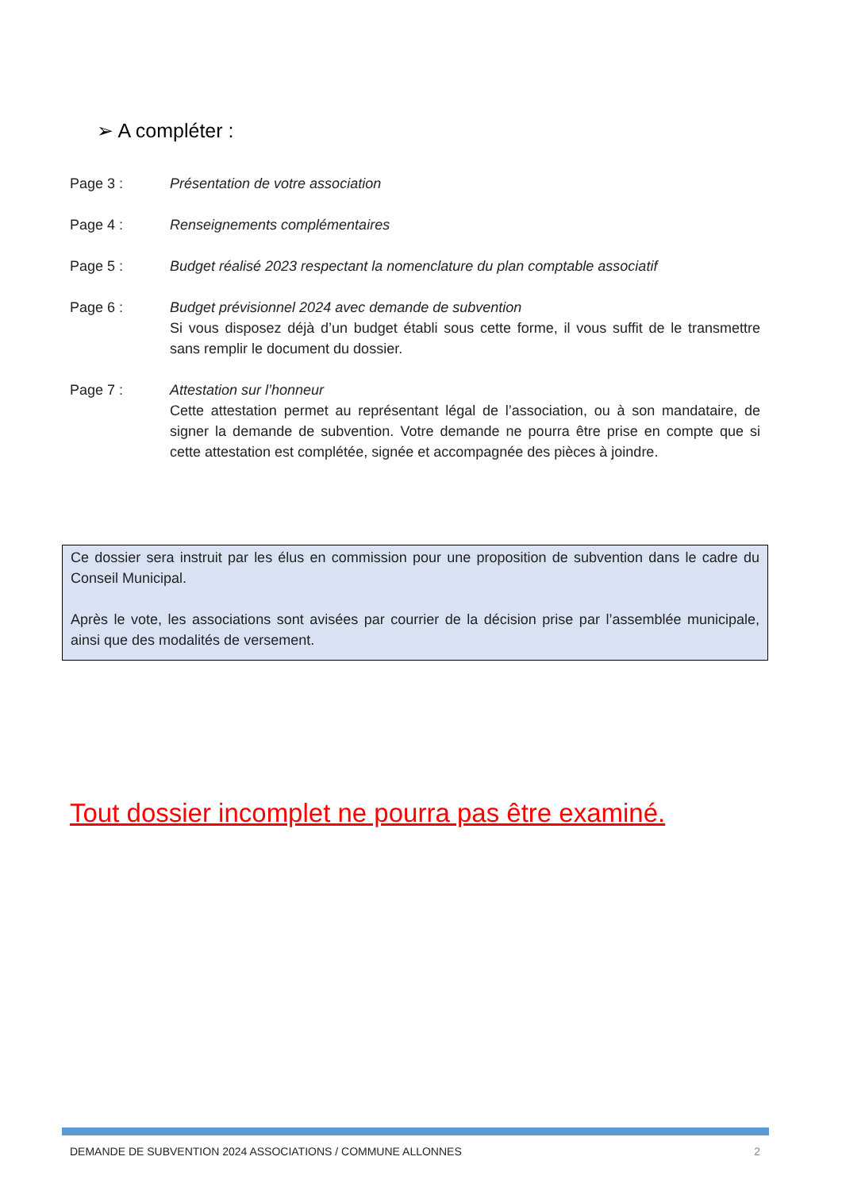➢ A compléter :
Page 3 : Présentation de votre association
Page 4 : Renseignements complémentaires
Page 5 : Budget réalisé 2023 respectant la nomenclature du plan comptable associatif
Page 6 : Budget prévisionnel 2024 avec demande de subvention
Si vous disposez déjà d’un budget établi sous cette forme, il vous suffit de le transmettre sans remplir le document du dossier.
Page 7 : Attestation sur l’honneur
Cette attestation permet au représentant légal de l’association, ou à son mandataire, de signer la demande de subvention. Votre demande ne pourra être prise en compte que si cette attestation est complétée, signée et accompagnée des pièces à joindre.
Ce dossier sera instruit par les élus en commission pour une proposition de subvention dans le cadre du Conseil Municipal.
Après le vote, les associations sont avisées par courrier de la décision prise par l’assemblée municipale, ainsi que des modalités de versement.
Tout dossier incomplet ne pourra pas être examiné.
DEMANDE DE SUBVENTION 2024 ASSOCIATIONS / COMMUNE ALLONNES 2